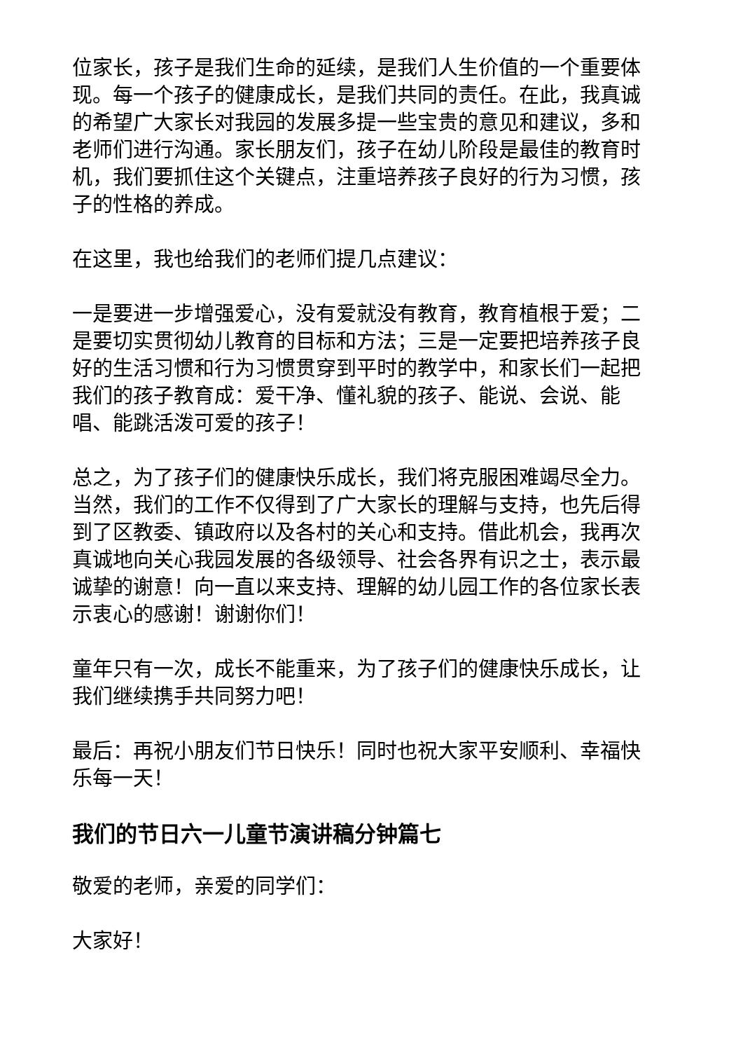位家长，孩子是我们生命的延续，是我们人生价值的一个重要体现。每一个孩子的健康成长，是我们共同的责任。在此，我真诚的希望广大家长对我园的发展多提一些宝贵的意见和建议，多和老师们进行沟通。家长朋友们，孩子在幼儿阶段是最佳的教育时机，我们要抓住这个关键点，注重培养孩子良好的行为习惯，孩子的性格的养成。
在这里，我也给我们的老师们提几点建议：
一是要进一步增强爱心，没有爱就没有教育，教育植根于爱；二是要切实贯彻幼儿教育的目标和方法；三是一定要把培养孩子良好的生活习惯和行为习惯贯穿到平时的教学中，和家长们一起把我们的孩子教育成：爱干净、懂礼貌的孩子、能说、会说、能唱、能跳活泼可爱的孩子！
总之，为了孩子们的健康快乐成长，我们将克服困难竭尽全力。当然，我们的工作不仅得到了广大家长的理解与支持，也先后得到了区教委、镇政府以及各村的关心和支持。借此机会，我再次真诚地向关心我园发展的各级领导、社会各界有识之士，表示最诚挚的谢意！向一直以来支持、理解的幼儿园工作的各位家长表示衷心的感谢！谢谢你们！
童年只有一次，成长不能重来，为了孩子们的健康快乐成长，让我们继续携手共同努力吧！
最后：再祝小朋友们节日快乐！同时也祝大家平安顺利、幸福快乐每一天！
我们的节日六一儿童节演讲稿分钟篇七
敬爱的老师，亲爱的同学们：
大家好！